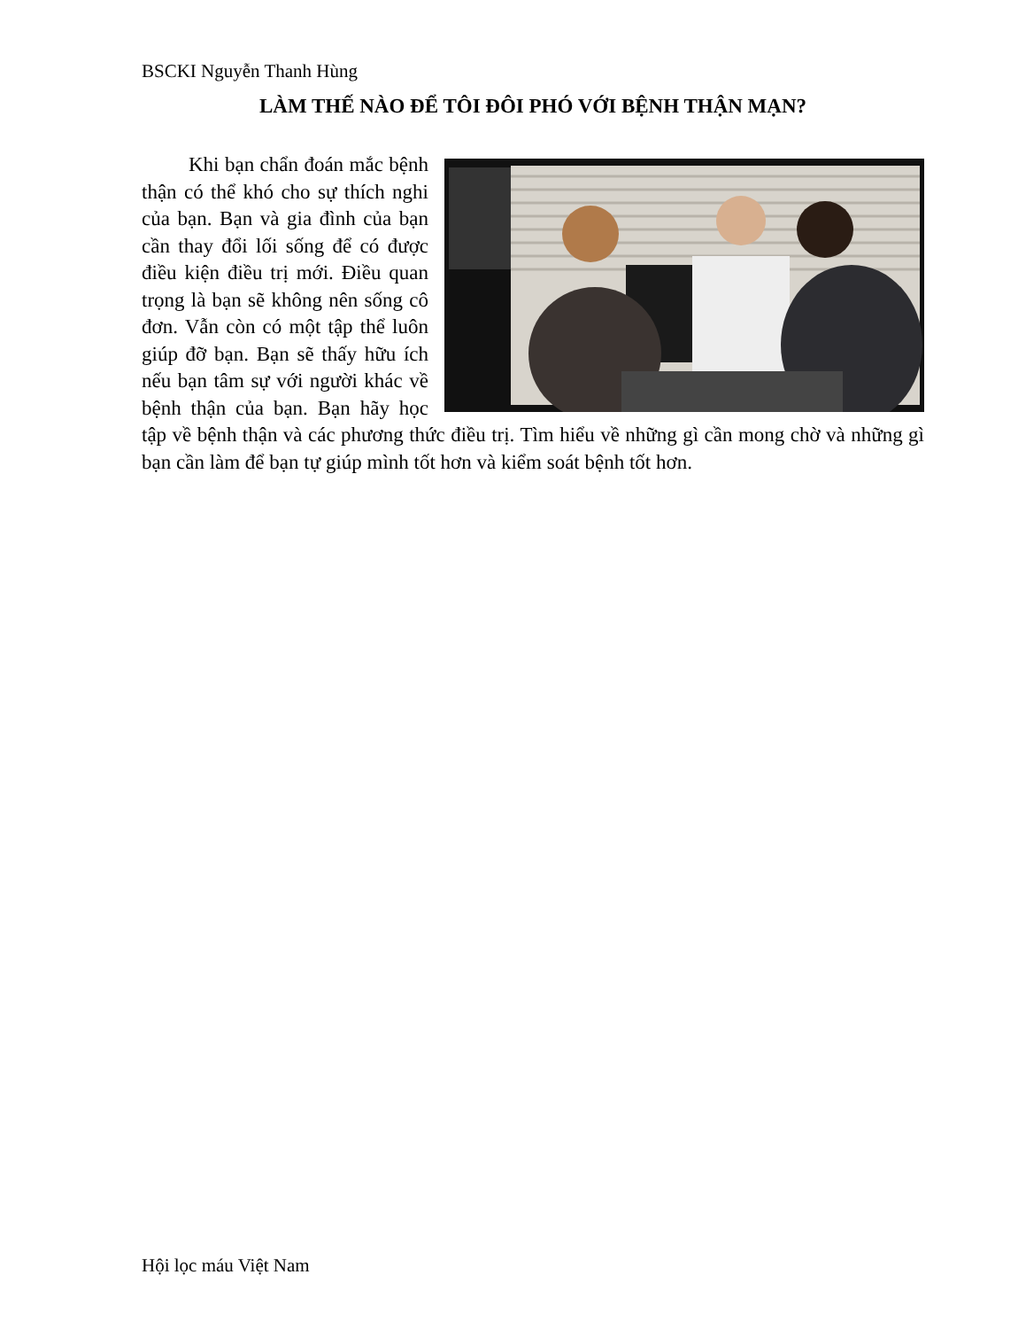BSCKI Nguyễn Thanh Hùng
LÀM THẾ NÀO ĐỂ TÔI ĐÔI PHÓ VỚI BỆNH THẬN MẠN?
Khi bạn chẩn đoán mắc bệnh thận có thể khó cho sự thích nghi của bạn. Bạn và gia đình của bạn cần thay đổi lối sống để có được điều kiện điều trị mới. Điều quan trọng là bạn sẽ không nên sống cô đơn. Vẫn còn có một tập thể luôn giúp đỡ bạn. Bạn sẽ thấy hữu ích nếu bạn tâm sự với người khác về bệnh thận của bạn. Bạn hãy học tập về bệnh thận và các phương thức điều trị. Tìm hiểu về những gì cần mong chờ và những gì bạn cần làm để bạn tự giúp mình tốt hơn và kiểm soát bệnh tốt hơn.
Hội lọc máu Việt Nam